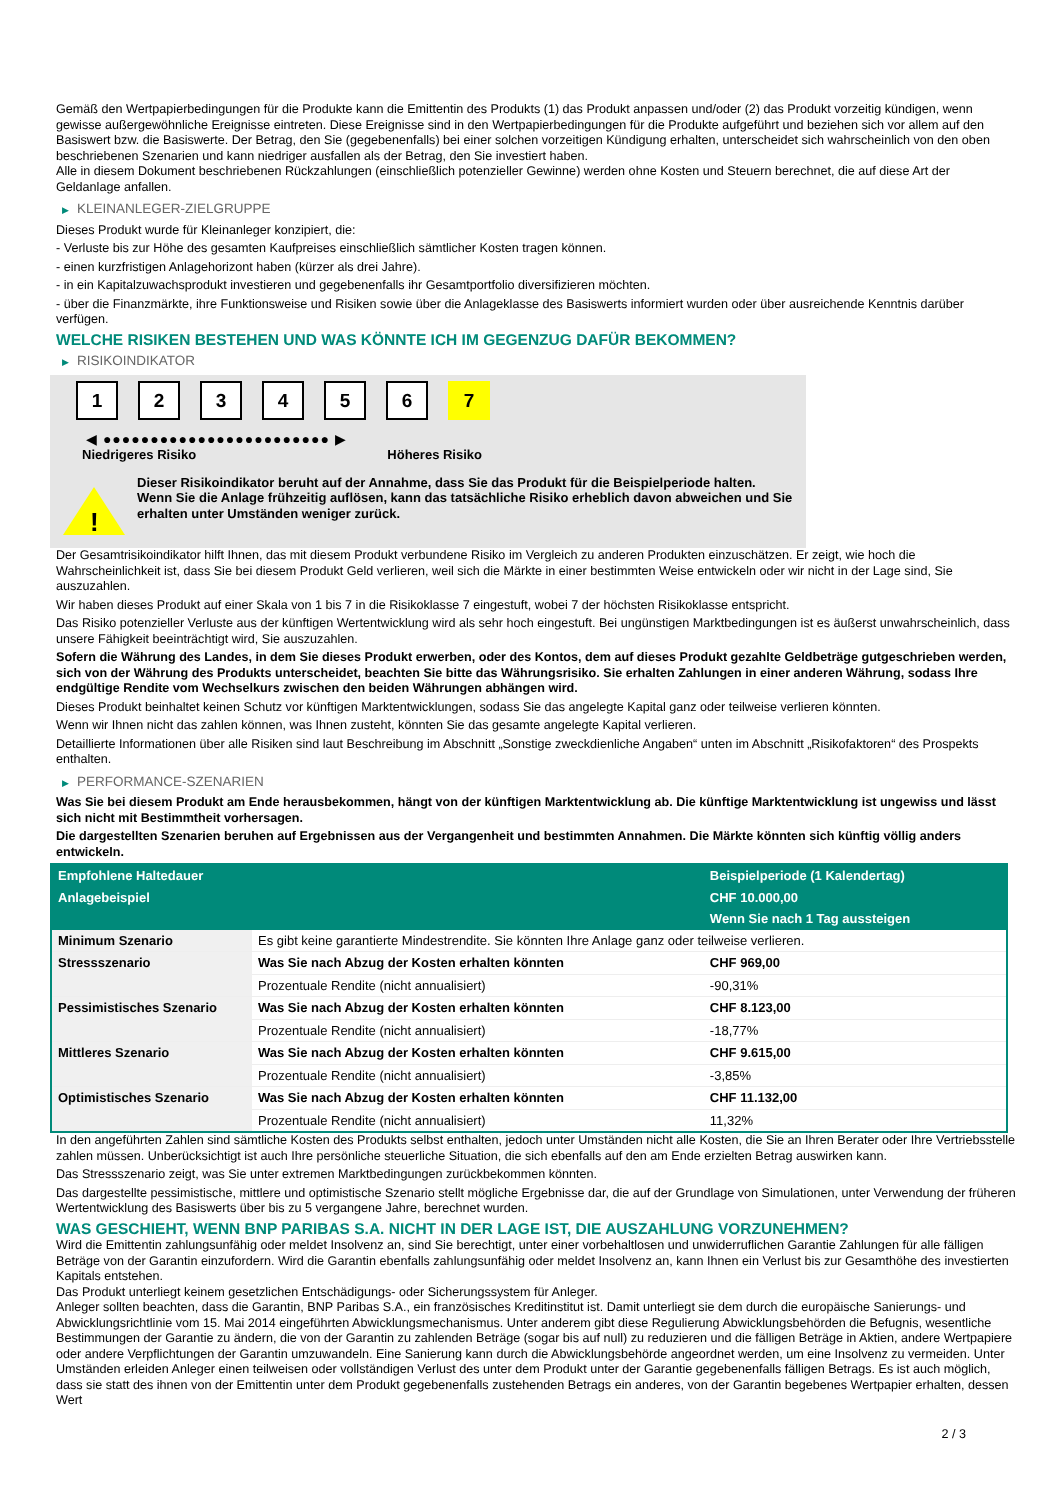Gemäß den Wertpapierbedingungen für die Produkte kann die Emittentin des Produkts (1) das Produkt anpassen und/oder (2) das Produkt vorzeitig kündigen, wenn gewisse außergewöhnliche Ereignisse eintreten. Diese Ereignisse sind in den Wertpapierbedingungen für die Produkte aufgeführt und beziehen sich vor allem auf den Basiswert bzw. die Basiswerte. Der Betrag, den Sie (gegebenenfalls) bei einer solchen vorzeitigen Kündigung erhalten, unterscheidet sich wahrscheinlich von den oben beschriebenen Szenarien und kann niedriger ausfallen als der Betrag, den Sie investiert haben.
Alle in diesem Dokument beschriebenen Rückzahlungen (einschließlich potenzieller Gewinne) werden ohne Kosten und Steuern berechnet, die auf diese Art der Geldanlage anfallen.
▶ KLEINANLEGER-ZIELGRUPPE
Dieses Produkt wurde für Kleinanleger konzipiert, die:
- Verluste bis zur Höhe des gesamten Kaufpreises einschließlich sämtlicher Kosten tragen können.
- einen kurzfristigen Anlagehorizont haben (kürzer als drei Jahre).
- in ein Kapitalzuwachsprodukt investieren und gegebenenfalls ihr Gesamtportfolio diversifizieren möchten.
- über die Finanzmärkte, ihre Funktionsweise und Risiken sowie über die Anlageklasse des Basiswerts informiert wurden oder über ausreichende Kenntnis darüber verfügen.
WELCHE RISIKEN BESTEHEN UND WAS KÖNNTE ICH IM GEGENZUG DAFÜR BEKOMMEN?
▶ RISIKOINDIKATOR
1 2 3 4 5 6 7
◀ ●●●●●●●●●●●●●●●●●●●●●●●● ▶
Niedrigeres Risiko Höheres Risiko
!
Dieser Risikoindikator beruht auf der Annahme, dass Sie das Produkt für die Beispielperiode halten.
Wenn Sie die Anlage frühzeitig auflösen, kann das tatsächliche Risiko erheblich davon abweichen und Sie erhalten unter Umständen weniger zurück.
Der Gesamtrisikoindikator hilft Ihnen, das mit diesem Produkt verbundene Risiko im Vergleich zu anderen Produkten einzuschätzen. Er zeigt, wie hoch die Wahrscheinlichkeit ist, dass Sie bei diesem Produkt Geld verlieren, weil sich die Märkte in einer bestimmten Weise entwickeln oder wir nicht in der Lage sind, Sie auszuzahlen.
Wir haben dieses Produkt auf einer Skala von 1 bis 7 in die Risikoklasse 7 eingestuft, wobei 7 der höchsten Risikoklasse entspricht.
Das Risiko potenzieller Verluste aus der künftigen Wertentwicklung wird als sehr hoch eingestuft. Bei ungünstigen Marktbedingungen ist es äußerst unwahrscheinlich, dass unsere Fähigkeit beeinträchtigt wird, Sie auszuzahlen.
Sofern die Währung des Landes, in dem Sie dieses Produkt erwerben, oder des Kontos, dem auf dieses Produkt gezahlte Geldbeträge gutgeschrieben werden, sich von der Währung des Produkts unterscheidet, beachten Sie bitte das Währungsrisiko. Sie erhalten Zahlungen in einer anderen Währung, sodass Ihre endgültige Rendite vom Wechselkurs zwischen den beiden Währungen abhängen wird.
Dieses Produkt beinhaltet keinen Schutz vor künftigen Marktentwicklungen, sodass Sie das angelegte Kapital ganz oder teilweise verlieren könnten.
Wenn wir Ihnen nicht das zahlen können, was Ihnen zusteht, könnten Sie das gesamte angelegte Kapital verlieren.
Detaillierte Informationen über alle Risiken sind laut Beschreibung im Abschnitt „Sonstige zweckdienliche Angaben“ unten im Abschnitt „Risikofaktoren“ des Prospekts enthalten.
▶ PERFORMANCE-SZENARIEN
Was Sie bei diesem Produkt am Ende herausbekommen, hängt von der künftigen Marktentwicklung ab. Die künftige Marktentwicklung ist ungewiss und lässt sich nicht mit Bestimmtheit vorhersagen.
Die dargestellten Szenarien beruhen auf Ergebnissen aus der Vergangenheit und bestimmten Annahmen. Die Märkte könnten sich künftig völlig anders entwickeln.
| Empfohlene Haltedauer | | Beispielperiode (1 Kalendertag) |
| --- | --- | --- |
| Anlagebeispiel | | CHF 10.000,00 |
| | | Wenn Sie nach 1 Tag aussteigen |
| Minimum Szenario | Es gibt keine garantierte Mindestrendite. Sie könnten Ihre Anlage ganz oder teilweise verlieren. | |
| Stressszenario | Was Sie nach Abzug der Kosten erhalten könnten | CHF 969,00 |
| | Prozentuale Rendite (nicht annualisiert) | -90,31% |
| Pessimistisches Szenario | Was Sie nach Abzug der Kosten erhalten könnten | CHF 8.123,00 |
| | Prozentuale Rendite (nicht annualisiert) | -18,77% |
| Mittleres Szenario | Was Sie nach Abzug der Kosten erhalten könnten | CHF 9.615,00 |
| | Prozentuale Rendite (nicht annualisiert) | -3,85% |
| Optimistisches Szenario | Was Sie nach Abzug der Kosten erhalten könnten | CHF 11.132,00 |
| | Prozentuale Rendite (nicht annualisiert) | 11,32% |
In den angeführten Zahlen sind sämtliche Kosten des Produkts selbst enthalten, jedoch unter Umständen nicht alle Kosten, die Sie an Ihren Berater oder Ihre Vertriebsstelle zahlen müssen. Unberücksichtigt ist auch Ihre persönliche steuerliche Situation, die sich ebenfalls auf den am Ende erzielten Betrag auswirken kann.
Das Stressszenario zeigt, was Sie unter extremen Marktbedingungen zurückbekommen könnten.
Das dargestellte pessimistische, mittlere und optimistische Szenario stellt mögliche Ergebnisse dar, die auf der Grundlage von Simulationen, unter Verwendung der früheren Wertentwicklung des Basiswerts über bis zu 5 vergangene Jahre, berechnet wurden.
WAS GESCHIEHT, WENN BNP PARIBAS S.A. NICHT IN DER LAGE IST, DIE AUSZAHLUNG VORZUNEHMEN?
Wird die Emittentin zahlungsunfähig oder meldet Insolvenz an, sind Sie berechtigt, unter einer vorbehaltlosen und unwiderruflichen Garantie Zahlungen für alle fälligen Beträge von der Garantin einzufordern. Wird die Garantin ebenfalls zahlungsunfähig oder meldet Insolvenz an, kann Ihnen ein Verlust bis zur Gesamthöhe des investierten Kapitals entstehen.
Das Produkt unterliegt keinem gesetzlichen Entschädigungs- oder Sicherungssystem für Anleger.
Anleger sollten beachten, dass die Garantin, BNP Paribas S.A., ein französisches Kreditinstitut ist. Damit unterliegt sie dem durch die europäische Sanierungs- und Abwicklungsrichtlinie vom 15. Mai 2014 eingeführten Abwicklungsmechanismus. Unter anderem gibt diese Regulierung Abwicklungsbehörden die Befugnis, wesentliche Bestimmungen der Garantie zu ändern, die von der Garantin zu zahlenden Beträge (sogar bis auf null) zu reduzieren und die fälligen Beträge in Aktien, andere Wertpapiere oder andere Verpflichtungen der Garantin umzuwandeln. Eine Sanierung kann durch die Abwicklungsbehörde angeordnet werden, um eine Insolvenz zu vermeiden. Unter Umständen erleiden Anleger einen teilweisen oder vollständigen Verlust des unter dem Produkt unter der Garantie gegebenenfalls fälligen Betrags. Es ist auch möglich, dass sie statt des ihnen von der Emittentin unter dem Produkt gegebenenfalls zustehenden Betrags ein anderes, von der Garantin begebenes Wertpapier erhalten, dessen Wert
2 / 3